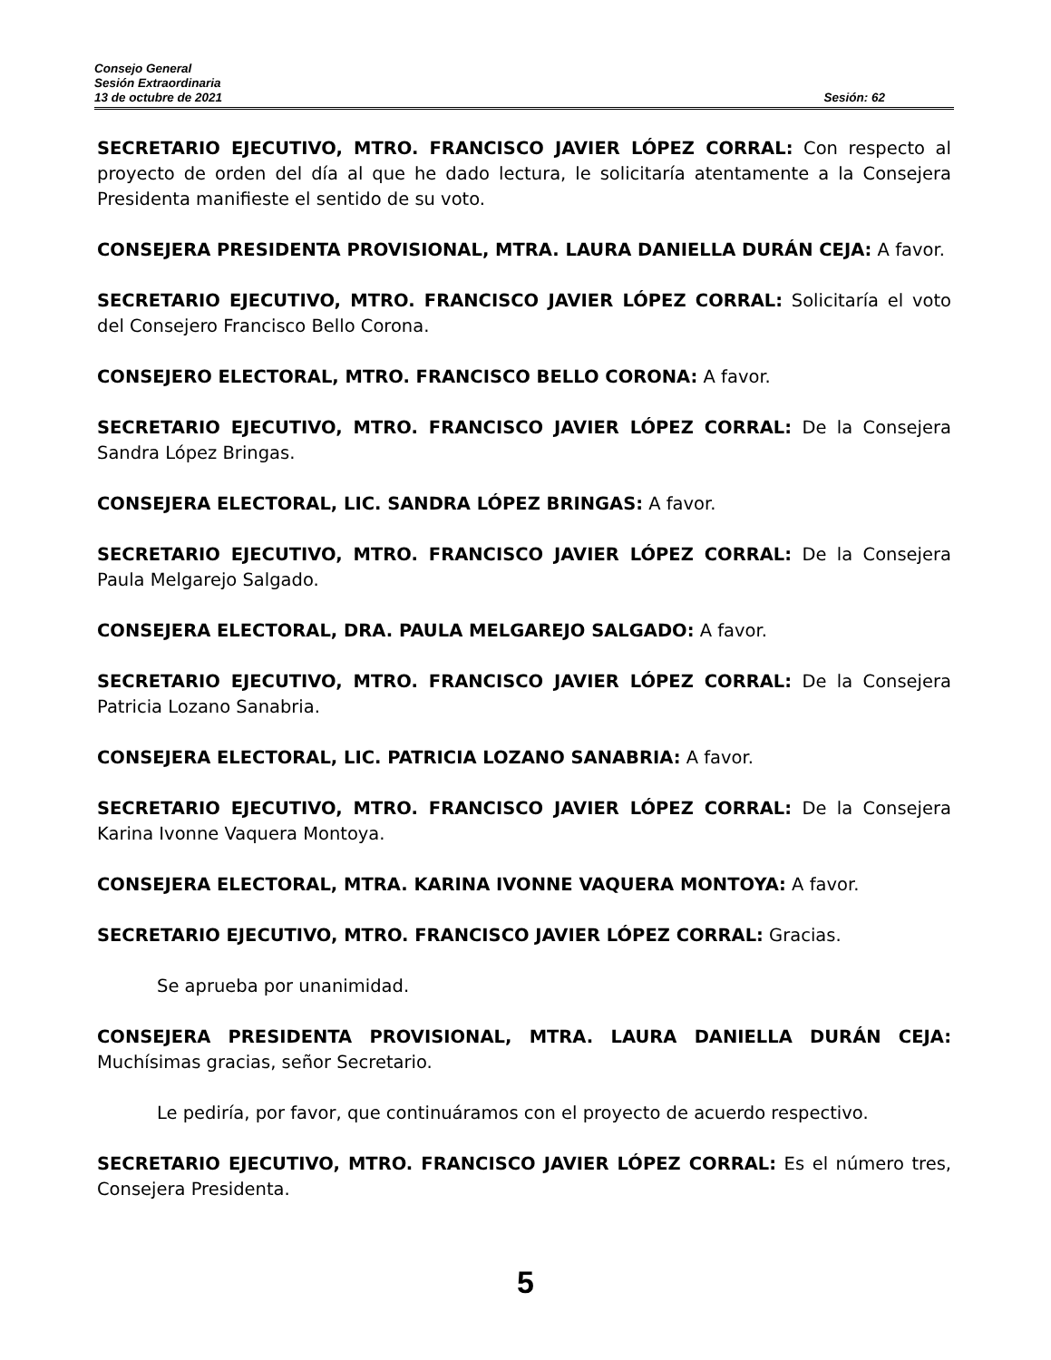Consejo General
Sesión Extraordinaria
13 de octubre de 2021 Sesión: 62
SECRETARIO EJECUTIVO, MTRO. FRANCISCO JAVIER LÓPEZ CORRAL: Con respecto al proyecto de orden del día al que he dado lectura, le solicitaría atentamente a la Consejera Presidenta manifieste el sentido de su voto.
CONSEJERA PRESIDENTA PROVISIONAL, MTRA. LAURA DANIELLA DURÁN CEJA: A favor.
SECRETARIO EJECUTIVO, MTRO. FRANCISCO JAVIER LÓPEZ CORRAL: Solicitaría el voto del Consejero Francisco Bello Corona.
CONSEJERO ELECTORAL, MTRO. FRANCISCO BELLO CORONA: A favor.
SECRETARIO EJECUTIVO, MTRO. FRANCISCO JAVIER LÓPEZ CORRAL: De la Consejera Sandra López Bringas.
CONSEJERA ELECTORAL, LIC. SANDRA LÓPEZ BRINGAS: A favor.
SECRETARIO EJECUTIVO, MTRO. FRANCISCO JAVIER LÓPEZ CORRAL: De la Consejera Paula Melgarejo Salgado.
CONSEJERA ELECTORAL, DRA. PAULA MELGAREJO SALGADO: A favor.
SECRETARIO EJECUTIVO, MTRO. FRANCISCO JAVIER LÓPEZ CORRAL: De la Consejera Patricia Lozano Sanabria.
CONSEJERA ELECTORAL, LIC. PATRICIA LOZANO SANABRIA: A favor.
SECRETARIO EJECUTIVO, MTRO. FRANCISCO JAVIER LÓPEZ CORRAL: De la Consejera Karina Ivonne Vaquera Montoya.
CONSEJERA ELECTORAL, MTRA. KARINA IVONNE VAQUERA MONTOYA: A favor.
SECRETARIO EJECUTIVO, MTRO. FRANCISCO JAVIER LÓPEZ CORRAL: Gracias.
Se aprueba por unanimidad.
CONSEJERA PRESIDENTA PROVISIONAL, MTRA. LAURA DANIELLA DURÁN CEJA: Muchísimas gracias, señor Secretario.
Le pediría, por favor, que continuáramos con el proyecto de acuerdo respectivo.
SECRETARIO EJECUTIVO, MTRO. FRANCISCO JAVIER LÓPEZ CORRAL: Es el número tres, Consejera Presidenta.
5